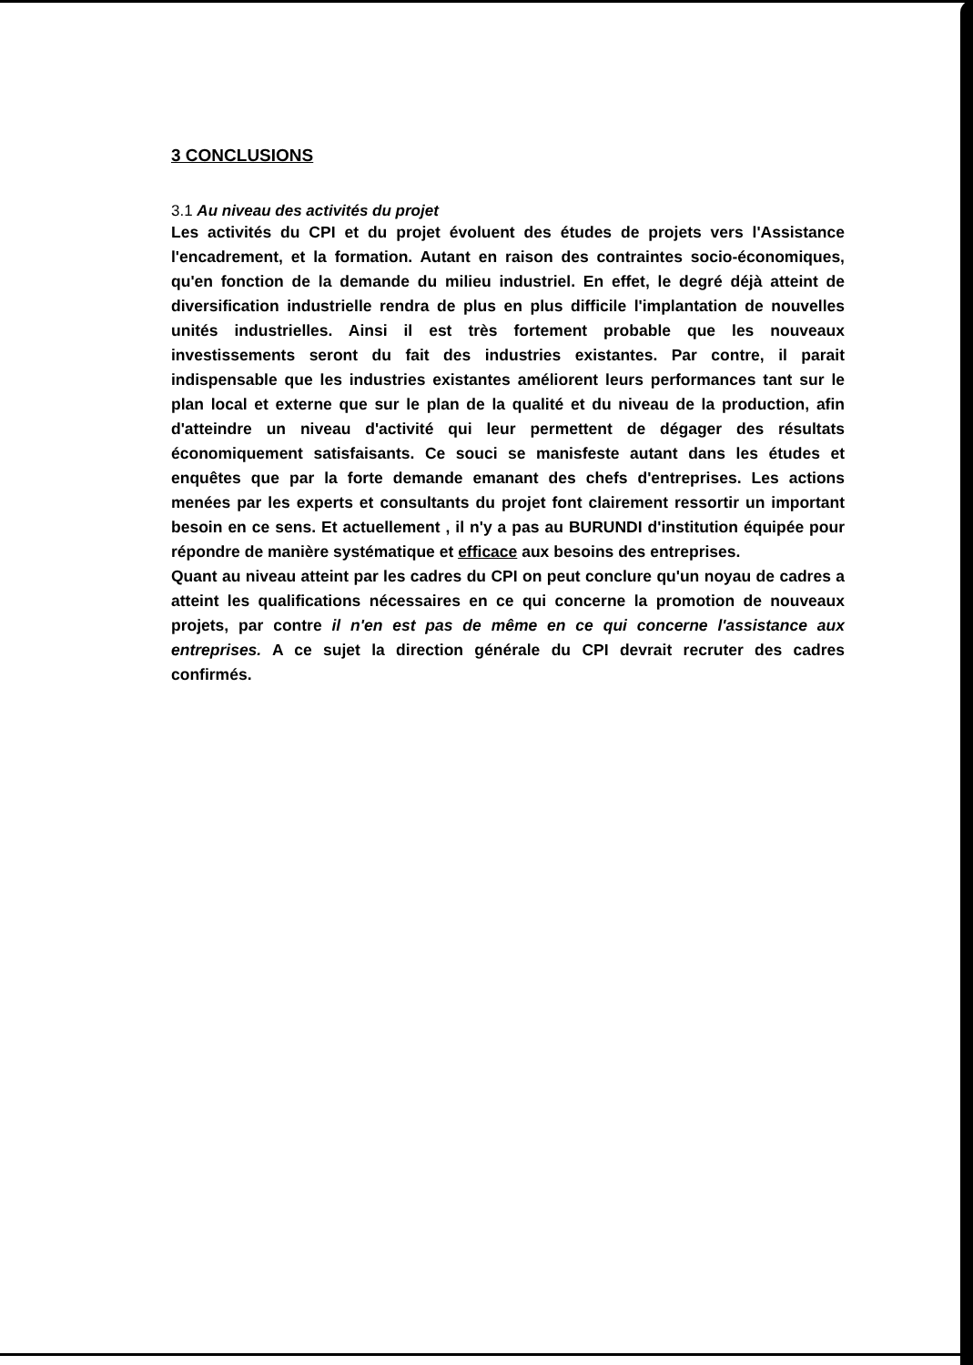3 CONCLUSIONS
3.1 Au niveau des activités du projet
Les activités du CPI et du projet évoluent des études de projets vers l'Assistance l'encadrement, et la formation. Autant en raison des contraintes socio-économiques, qu'en fonction de la demande du milieu industriel. En effet, le degré déjà atteint de diversification industrielle rendra de plus en plus difficile l'implantation de nouvelles unités industrielles. Ainsi il est très fortement probable que les nouveaux investissements seront du fait des industries existantes. Par contre, il parait indispensable que les industries existantes améliorent leurs performances tant sur le plan local et externe que sur le plan de la qualité et du niveau de la production, afin d'atteindre un niveau d'activité qui leur permettent de dégager des résultats économiquement satisfaisants. Ce souci se manisfeste autant dans les études et enquêtes que par la forte demande emanant des chefs d'entreprises. Les actions menées par les experts et consultants du projet font clairement ressortir un important besoin en ce sens. Et actuellement , il n'y a pas au BURUNDI d'institution équipée pour répondre de manière systématique et efficace aux besoins des entreprises.
Quant au niveau atteint par les cadres du CPI on peut conclure qu'un noyau de cadres a atteint les qualifications nécessaires en ce qui concerne la promotion de nouveaux projets, par contre il n'en est pas de même en ce qui concerne l'assistance aux entreprises. A ce sujet la direction générale du CPI devrait recruter des cadres confirmés.